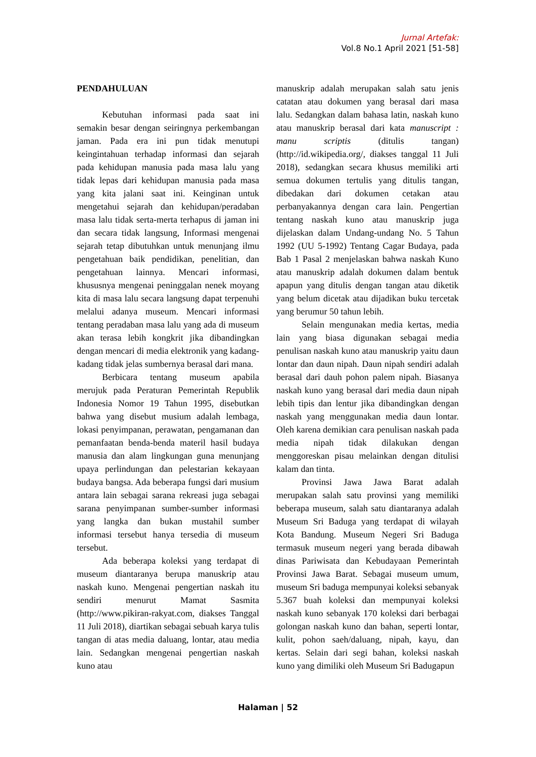Jurnal Artefak:
Vol.8 No.1 April 2021 [51-58]
PENDAHULUAN
Kebutuhan informasi pada saat ini semakin besar dengan seiringnya perkembangan jaman. Pada era ini pun tidak menutupi keingintahuan terhadap informasi dan sejarah pada kehidupan manusia pada masa lalu yang tidak lepas dari kehidupan manusia pada masa yang kita jalani saat ini. Keinginan untuk mengetahui sejarah dan kehidupan/peradaban masa lalu tidak serta-merta terhapus di jaman ini dan secara tidak langsung, Informasi mengenai sejarah tetap dibutuhkan untuk menunjang ilmu pengetahuan baik pendidikan, penelitian, dan pengetahuan lainnya. Mencari informasi, khususnya mengenai peninggalan nenek moyang kita di masa lalu secara langsung dapat terpenuhi melalui adanya museum. Mencari informasi tentang peradaban masa lalu yang ada di museum akan terasa lebih kongkrit jika dibandingkan dengan mencari di media elektronik yang kadang-kadang tidak jelas sumbernya berasal dari mana.
Berbicara tentang museum apabila merujuk pada Peraturan Pemerintah Republik Indonesia Nomor 19 Tahun 1995, disebutkan bahwa yang disebut musium adalah lembaga, lokasi penyimpanan, perawatan, pengamanan dan pemanfaatan benda-benda materil hasil budaya manusia dan alam lingkungan guna menunjang upaya perlindungan dan pelestarian kekayaan budaya bangsa. Ada beberapa fungsi dari musium antara lain sebagai sarana rekreasi juga sebagai sarana penyimpanan sumber-sumber informasi yang langka dan bukan mustahil sumber informasi tersebut hanya tersedia di museum tersebut.
Ada beberapa koleksi yang terdapat di museum diantaranya berupa manuskrip atau naskah kuno. Mengenai pengertian naskah itu sendiri menurut Mamat Sasmita (http://www.pikiran-rakyat.com, diakses Tanggal 11 Juli 2018), diartikan sebagai sebuah karya tulis tangan di atas media daluang, lontar, atau media lain. Sedangkan mengenai pengertian naskah kuno atau
manuskrip adalah merupakan salah satu jenis catatan atau dokumen yang berasal dari masa lalu. Sedangkan dalam bahasa latin, naskah kuno atau manuskrip berasal dari kata manuscript : manu scriptis (ditulis tangan) (http://id.wikipedia.org/, diakses tanggal 11 Juli 2018), sedangkan secara khusus memiliki arti semua dokumen tertulis yang ditulis tangan, dibedakan dari dokumen cetakan atau perbanyakannya dengan cara lain. Pengertian tentang naskah kuno atau manuskrip juga dijelaskan dalam Undang-undang No. 5 Tahun 1992 (UU 5-1992) Tentang Cagar Budaya, pada Bab 1 Pasal 2 menjelaskan bahwa naskah Kuno atau manuskrip adalah dokumen dalam bentuk apapun yang ditulis dengan tangan atau diketik yang belum dicetak atau dijadikan buku tercetak yang berumur 50 tahun lebih.
Selain mengunakan media kertas, media lain yang biasa digunakan sebagai media penulisan naskah kuno atau manuskrip yaitu daun lontar dan daun nipah. Daun nipah sendiri adalah berasal dari dauh pohon palem nipah. Biasanya naskah kuno yang berasal dari media daun nipah lebih tipis dan lentur jika dibandingkan dengan naskah yang menggunakan media daun lontar. Oleh karena demikian cara penulisan naskah pada media nipah tidak dilakukan dengan menggoreskan pisau melainkan dengan ditulisi kalam dan tinta.
Provinsi Jawa Jawa Barat adalah merupakan salah satu provinsi yang memiliki beberapa museum, salah satu diantaranya adalah Museum Sri Baduga yang terdapat di wilayah Kota Bandung. Museum Negeri Sri Baduga termasuk museum negeri yang berada dibawah dinas Pariwisata dan Kebudayaan Pemerintah Provinsi Jawa Barat. Sebagai museum umum, museum Sri baduga mempunyai koleksi sebanyak 5.367 buah koleksi dan mempunyai koleksi naskah kuno sebanyak 170 koleksi dari berbagai golongan naskah kuno dan bahan, seperti lontar, kulit, pohon saeh/daluang, nipah, kayu, dan kertas. Selain dari segi bahan, koleksi naskah kuno yang dimiliki oleh Museum Sri Badugapun
Halaman | 52